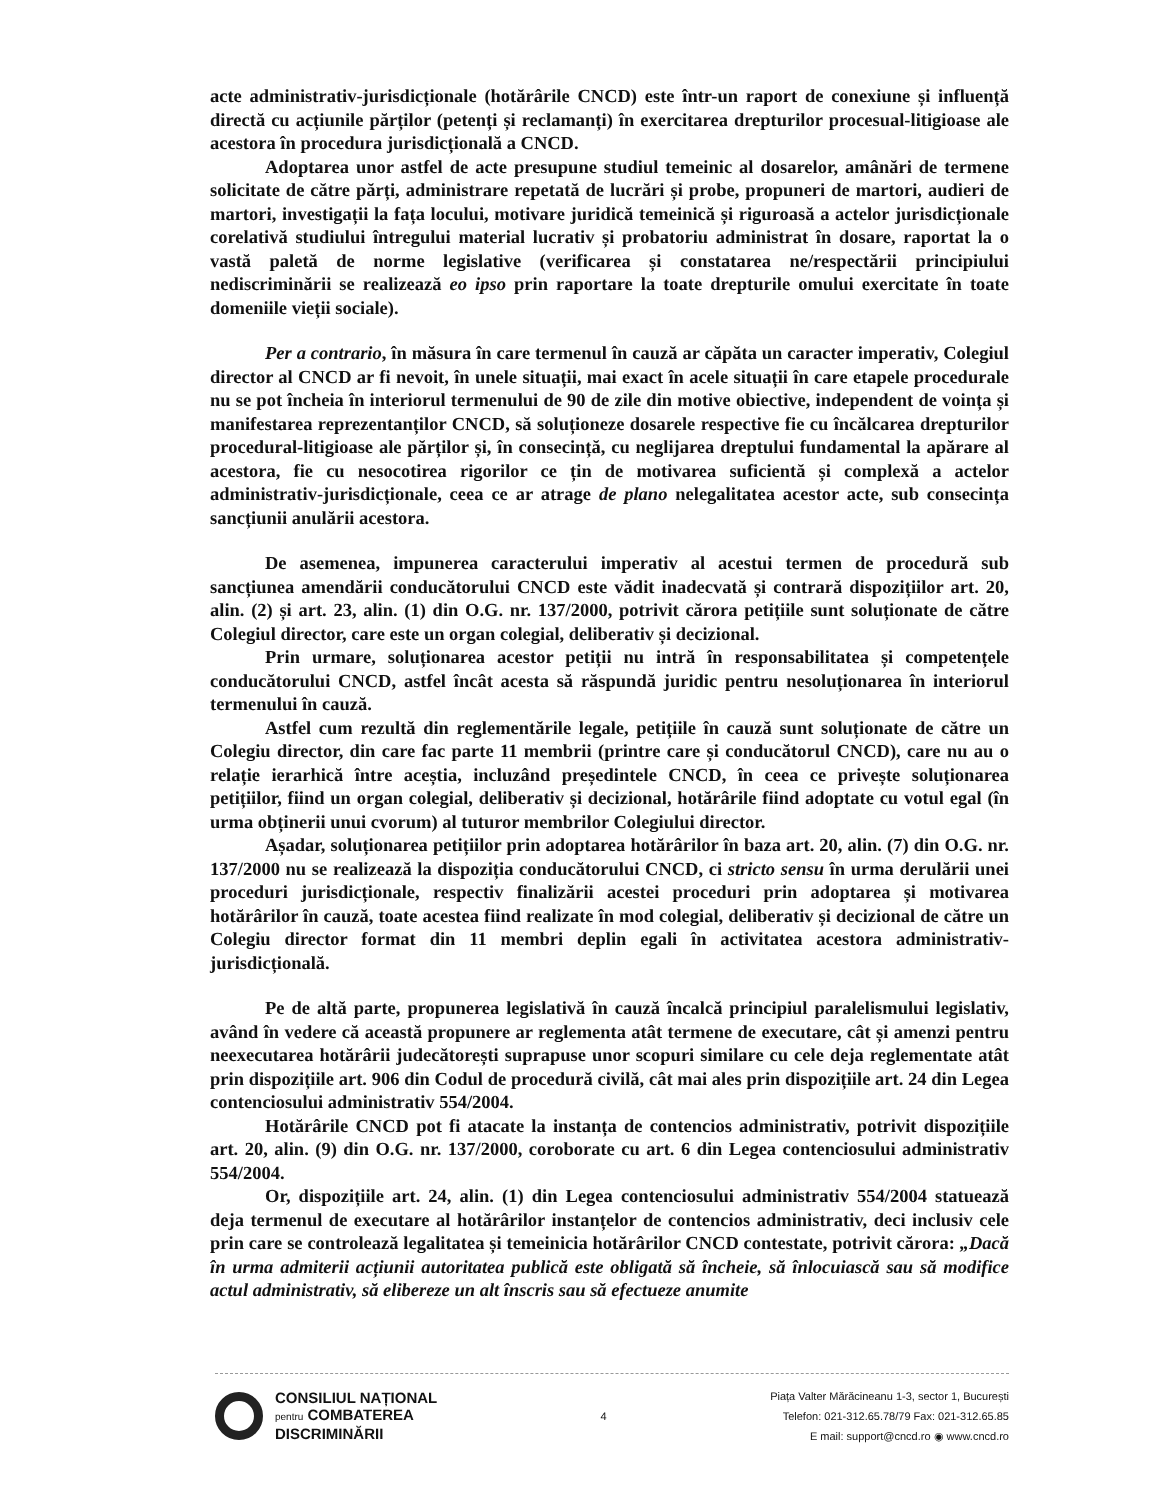acte administrativ-jurisdicționale (hotărârile CNCD) este într-un raport de conexiune și influență directă cu acțiunile părților (petenți și reclamanți) în exercitarea drepturilor procesual-litigioase ale acestora în procedura jurisdicțională a CNCD.
Adoptarea unor astfel de acte presupune studiul temeinic al dosarelor, amânări de termene solicitate de către părți, administrare repetată de lucrări și probe, propuneri de martori, audieri de martori, investigații la fața locului, motivare juridică temeinică și riguroasă a actelor jurisdicționale corelativă studiului întregului material lucrativ și probatoriu administrat în dosare, raportat la o vastă paletă de norme legislative (verificarea și constatarea ne/respectării principiului nediscriminării se realizează eo ipso prin raportare la toate drepturile omului exercitate în toate domeniile vieții sociale).
Per a contrario, în măsura în care termenul în cauză ar căpăta un caracter imperativ, Colegiul director al CNCD ar fi nevoit, în unele situații, mai exact în acele situații în care etapele procedurale nu se pot încheia în interiorul termenului de 90 de zile din motive obiective, independent de voința și manifestarea reprezentanților CNCD, să soluționeze dosarele respective fie cu încălcarea drepturilor procedural-litigioase ale părților și, în consecință, cu neglijarea dreptului fundamental la apărare al acestora, fie cu nesocotirea rigorilor ce țin de motivarea suficientă și complexă a actelor administrativ-jurisdicționale, ceea ce ar atrage de plano nelegalitatea acestor acte, sub consecința sancțiunii anulării acestora.
De asemenea, impunerea caracterului imperativ al acestui termen de procedură sub sancțiunea amendării conducătorului CNCD este vădit inadecvată și contrară dispozițiilor art. 20, alin. (2) și art. 23, alin. (1) din O.G. nr. 137/2000, potrivit cărora petițiile sunt soluționate de către Colegiul director, care este un organ colegial, deliberativ și decizional.
Prin urmare, soluționarea acestor petiții nu intră în responsabilitatea și competențele conducătorului CNCD, astfel încât acesta să răspundă juridic pentru nesoluționarea în interiorul termenului în cauză.
Astfel cum rezultă din reglementările legale, petițiile în cauză sunt soluționate de către un Colegiu director, din care fac parte 11 membrii (printre care și conducătorul CNCD), care nu au o relație ierarhică între aceștia, incluzând președintele CNCD, în ceea ce privește soluționarea petițiilor, fiind un organ colegial, deliberativ și decizional, hotărârile fiind adoptate cu votul egal (în urma obținerii unui cvorum) al tuturor membrilor Colegiului director.
Așadar, soluționarea petițiilor prin adoptarea hotărârilor în baza art. 20, alin. (7) din O.G. nr. 137/2000 nu se realizează la dispoziția conducătorului CNCD, ci stricto sensu în urma derulării unei proceduri jurisdicționale, respectiv finalizării acestei proceduri prin adoptarea și motivarea hotărârilor în cauză, toate acestea fiind realizate în mod colegial, deliberativ și decizional de către un Colegiu director format din 11 membri deplin egali în activitatea acestora administrativ-jurisdicțională.
Pe de altă parte, propunerea legislativă în cauză încalcă principiul paralelismului legislativ, având în vedere că această propunere ar reglementa atât termene de executare, cât și amenzi pentru neexecutarea hotărârii judecătorești suprapuse unor scopuri similare cu cele deja reglementate atât prin dispozițiile art. 906 din Codul de procedură civilă, cât mai ales prin dispozițiile art. 24 din Legea contenciosului administrativ 554/2004.
Hotărârile CNCD pot fi atacate la instanța de contencios administrativ, potrivit dispozițiile art. 20, alin. (9) din O.G. nr. 137/2000, coroborate cu art. 6 din Legea contenciosului administrativ 554/2004.
Or, dispozițiile art. 24, alin. (1) din Legea contenciosului administrativ 554/2004 statuează deja termenul de executare al hotărârilor instanțelor de contencios administrativ, deci inclusiv cele prin care se controlează legalitatea și temeinicia hotărârilor CNCD contestate, potrivit cărora: „Dacă în urma admiterii acțiunii autoritatea publică este obligată să încheie, să înlocuiască sau să modifice actul administrativ, să elibereze un alt înscris sau să efectueze anumite
CONSILIUL NAȚIONAL
pentru COMBATEREA
DISCRIMINĂRII
4
Piața Valter Mărăcineanu 1-3, sector 1, București
Telefon: 021-312.65.78/79 Fax: 021-312.65.85
E mail: support@cncd.ro ◉ www.cncd.ro